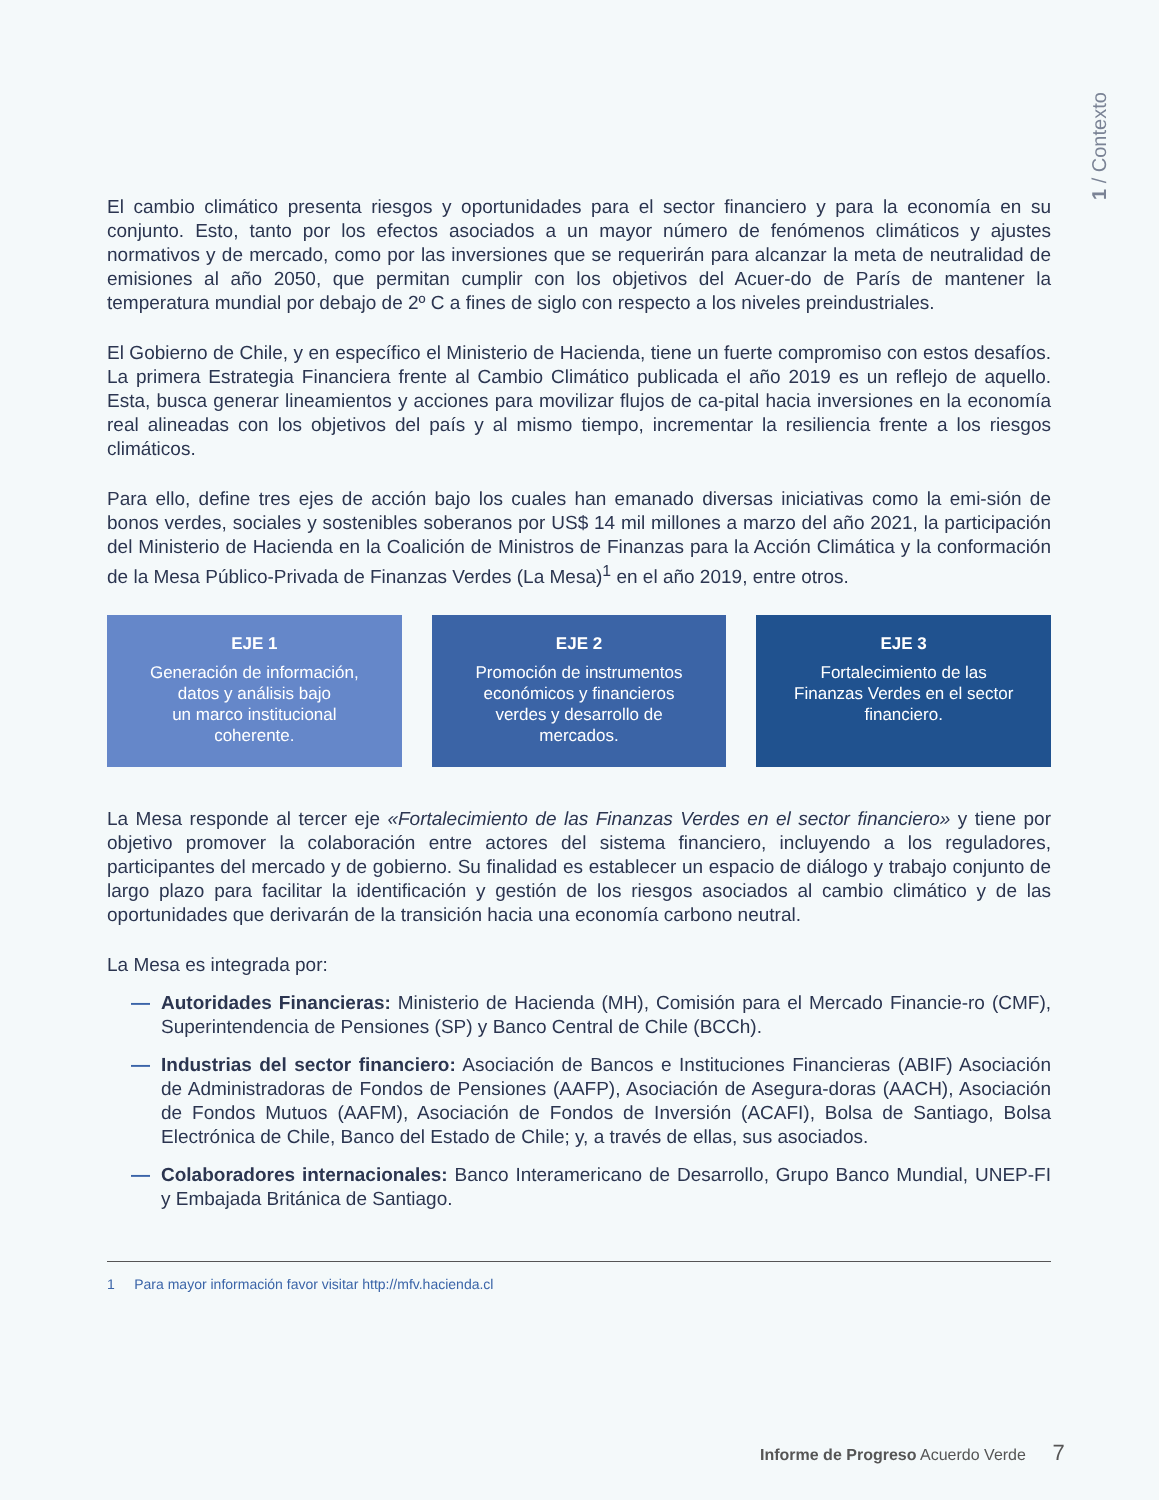1 / Contexto
El cambio climático presenta riesgos y oportunidades para el sector financiero y para la economía en su conjunto. Esto, tanto por los efectos asociados a un mayor número de fenómenos climáticos y ajustes normativos y de mercado, como por las inversiones que se requerirán para alcanzar la meta de neutralidad de emisiones al año 2050, que permitan cumplir con los objetivos del Acuer-do de París de mantener la temperatura mundial por debajo de 2º C a fines de siglo con respecto a los niveles preindustriales.
El Gobierno de Chile, y en específico el Ministerio de Hacienda, tiene un fuerte compromiso con estos desafíos. La primera Estrategia Financiera frente al Cambio Climático publicada el año 2019 es un reflejo de aquello. Esta, busca generar lineamientos y acciones para movilizar flujos de ca-pital hacia inversiones en la economía real alineadas con los objetivos del país y al mismo tiempo, incrementar la resiliencia frente a los riesgos climáticos.
Para ello, define tres ejes de acción bajo los cuales han emanado diversas iniciativas como la emi-sión de bonos verdes, sociales y sostenibles soberanos por US$ 14 mil millones a marzo del año 2021, la participación del Ministerio de Hacienda en la Coalición de Ministros de Finanzas para la Acción Climática y la conformación de la Mesa Público-Privada de Finanzas Verdes (La Mesa)<sup>1</sup> en el año 2019, entre otros.
EJE 1
Generación de información,
datos y análisis bajo
un marco institucional
coherente.
EJE 2
Promoción de instrumentos
económicos y financieros
verdes y desarrollo de
mercados.
EJE 3
Fortalecimiento de las
Finanzas Verdes en el sector
financiero.
La Mesa responde al tercer eje «Fortalecimiento de las Finanzas Verdes en el sector financiero» y tiene por objetivo promover la colaboración entre actores del sistema financiero, incluyendo a los reguladores, participantes del mercado y de gobierno. Su finalidad es establecer un espacio de diálogo y trabajo conjunto de largo plazo para facilitar la identificación y gestión de los riesgos asociados al cambio climático y de las oportunidades que derivarán de la transición hacia una economía carbono neutral.
La Mesa es integrada por:
— Autoridades Financieras: Ministerio de Hacienda (MH), Comisión para el Mercado Financie-ro (CMF), Superintendencia de Pensiones (SP) y Banco Central de Chile (BCCh).
— Industrias del sector financiero: Asociación de Bancos e Instituciones Financieras (ABIF) Asociación de Administradoras de Fondos de Pensiones (AAFP), Asociación de Asegura-doras (AACH), Asociación de Fondos Mutuos (AAFM), Asociación de Fondos de Inversión (ACAFI), Bolsa de Santiago, Bolsa Electrónica de Chile, Banco del Estado de Chile; y, a través de ellas, sus asociados.
— Colaboradores internacionales: Banco Interamericano de Desarrollo, Grupo Banco Mundial, UNEP-FI y Embajada Británica de Santiago.
1 Para mayor información favor visitar http://mfv.hacienda.cl
Informe de Progreso Acuerdo Verde 7